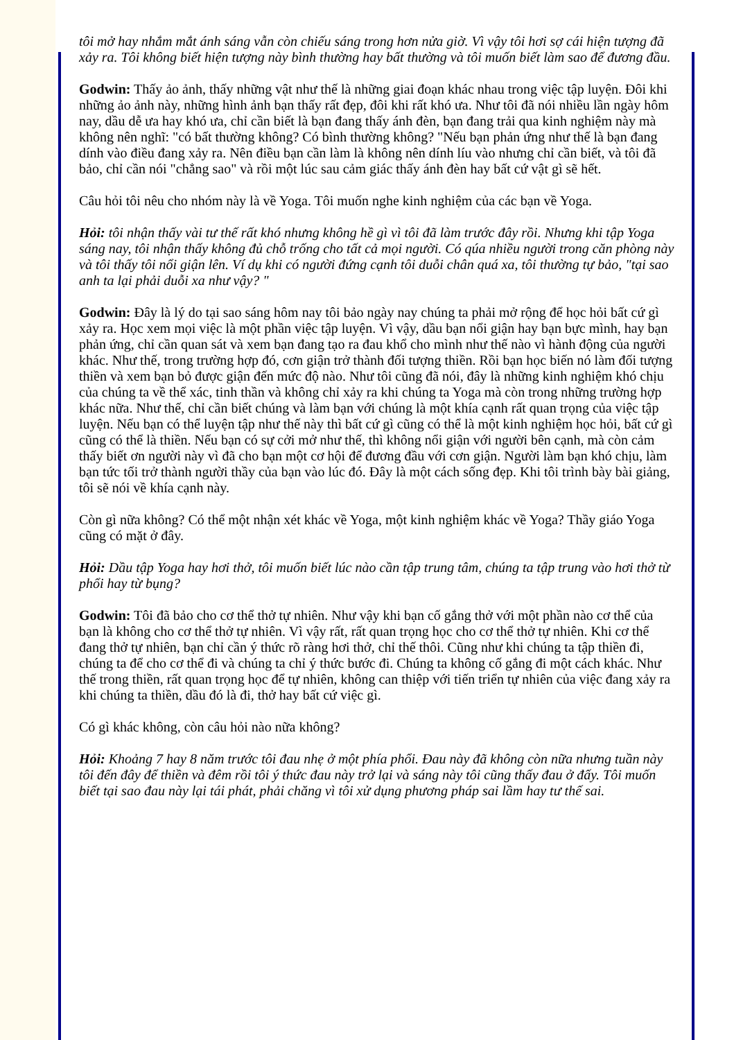tôi mở hay nhắm mắt ánh sáng vẫn còn chiếu sáng trong hơn nửa giờ. Vì vậy tôi hơi sợ cái hiện tượng đã xảy ra. Tôi không biết hiện tượng này bình thường hay bất thường và tôi muốn biết làm sao để đương đầu.
Godwin: Thấy ảo ảnh, thấy những vật như thế là những giai đoạn khác nhau trong việc tập luyện. Đôi khi những ảo ảnh này, những hình ảnh bạn thấy rất đẹp, đôi khi rất khó ưa. Như tôi đã nói nhiều lần ngày hôm nay, dầu dễ ưa hay khó ưa, chỉ cần biết là bạn đang thấy ánh đèn, bạn đang trải qua kinh nghiệm này mà không nên nghĩ: "có bất thường không? Có bình thường không? "Nếu bạn phản ứng như thế là bạn đang dính vào điều đang xảy ra. Nên điều bạn cần làm là không nên dính líu vào nhưng chỉ cần biết, và tôi đã bảo, chỉ cần nói "chẳng sao" và rồi một lúc sau cảm giác thấy ánh đèn hay bất cứ vật gì sẽ hết.
Câu hỏi tôi nêu cho nhóm này là về Yoga. Tôi muốn nghe kinh nghiệm của các bạn về Yoga.
Hỏi: tôi nhận thấy vài tư thế rất khó nhưng không hề gì vì tôi đã làm trước đây rồi. Nhưng khi tập Yoga sáng nay, tôi nhận thấy không đủ chỗ trống cho tất cả mọi người. Có qúa nhiều người trong căn phòng này và tôi thấy tôi nổi giận lên. Ví dụ khi có người đứng cạnh tôi duỗi chân quá xa, tôi thường tự bảo, "tại sao anh ta lại phải duỗi xa như vậy? "
Godwin: Đây là lý do tại sao sáng hôm nay tôi bảo ngày nay chúng ta phải mở rộng để học hỏi bất cứ gì xảy ra. Học xem mọi việc là một phần việc tập luyện. Vì vậy, dầu bạn nổi giận hay bạn bực mình, hay bạn phản ứng, chỉ cần quan sát và xem bạn đang tạo ra đau khổ cho mình như thế nào vì hành động của người khác. Như thế, trong trường hợp đó, cơn giận trở thành đối tượng thiền. Rồi bạn học biến nó làm đối tượng thiền và xem bạn bỏ được giận đến mức độ nào. Như tôi cũng đã nói, đây là những kinh nghiệm khó chịu của chúng ta về thể xác, tinh thần và không chỉ xảy ra khi chúng ta Yoga mà còn trong những trường hợp khác nữa. Như thế, chỉ cần biết chúng và làm bạn với chúng là một khía cạnh rất quan trọng của việc tập luyện. Nếu bạn có thể luyện tập như thế này thì bất cứ gì cũng có thể là một kinh nghiệm học hỏi, bất cứ gì cũng có thể là thiền. Nếu bạn có sự cởi mở như thế, thì không nổi giận với người bên cạnh, mà còn cảm thấy biết ơn người này vì đã cho bạn một cơ hội để đương đầu với cơn giận. Người làm bạn khó chịu, làm bạn tức tối trở thành người thầy của bạn vào lúc đó. Đây là một cách sống đẹp. Khi tôi trình bày bài giảng, tôi sẽ nói về khía cạnh này.
Còn gì nữa không? Có thể một nhận xét khác về Yoga, một kinh nghiệm khác về Yoga? Thầy giáo Yoga cũng có mặt ở đây.
Hỏi: Dầu tập Yoga hay hơi thở, tôi muốn biết lúc nào cần tập trung tâm, chúng ta tập trung vào hơi thở từ phổi hay từ bụng?
Godwin: Tôi đã bảo cho cơ thể thở tự nhiên. Như vậy khi bạn cố gắng thở với một phần nào cơ thể của bạn là không cho cơ thể thở tự nhiên. Vì vậy rất, rất quan trọng học cho cơ thể thở tự nhiên. Khi cơ thể đang thở tự nhiên, bạn chỉ cần ý thức rõ ràng hơi thở, chỉ thế thôi. Cũng như khi chúng ta tập thiền đi, chúng ta để cho cơ thể đi và chúng ta chỉ ý thức bước đi. Chúng ta không cố gắng đi một cách khác. Như thế trong thiền, rất quan trọng học để tự nhiên, không can thiệp với tiến triển tự nhiên của việc đang xảy ra khi chúng ta thiền, dầu đó là đi, thở hay bất cứ việc gì.
Có gì khác không, còn câu hỏi nào nữa không?
Hỏi: Khoảng 7 hay 8 năm trước tôi đau nhẹ ở một phía phổi. Đau này đã không còn nữa nhưng tuần này tôi đến đây để thiền và đêm rồi tôi ý thức đau này trở lại và sáng này tôi cũng thấy đau ở đấy. Tôi muốn biết tại sao đau này lại tái phát, phải chăng vì tôi xử dụng phương pháp sai lầm hay tư thế sai.